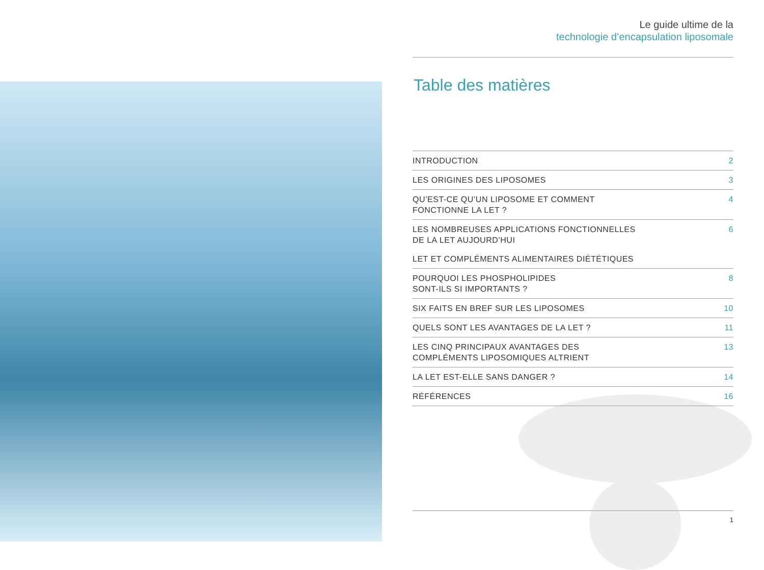Le guide ultime de la
technologie d’encapsulation liposomale
Table des matières
| INTRODUCTION | 2 |
| LES ORIGINES DES LIPOSOMES | 3 |
| QU’EST-CE QU’UN LIPOSOME ET COMMENT FONCTIONNE LA LET ? | 4 |
| LES NOMBREUSES APPLICATIONS FONCTIONNELLES DE LA LET AUJOURD’HUI | 6 |
| LET ET COMPLÉMENTS ALIMENTAIRES DIÉTÉTIQUES | |
| POURQUOI LES PHOSPHOLIPIDES SONT-ILS SI IMPORTANTS ? | 8 |
| SIX FAITS EN BREF SUR LES LIPOSOMES | 10 |
| QUELS SONT LES AVANTAGES DE LA LET ? | 11 |
| LES CINQ PRINCIPAUX AVANTAGES DES COMPLÉMENTS LIPOSOMIQUES ALTRIENT | 13 |
| LA LET EST-ELLE SANS DANGER ? | 14 |
| RÉFÉRENCES | 16 |
1